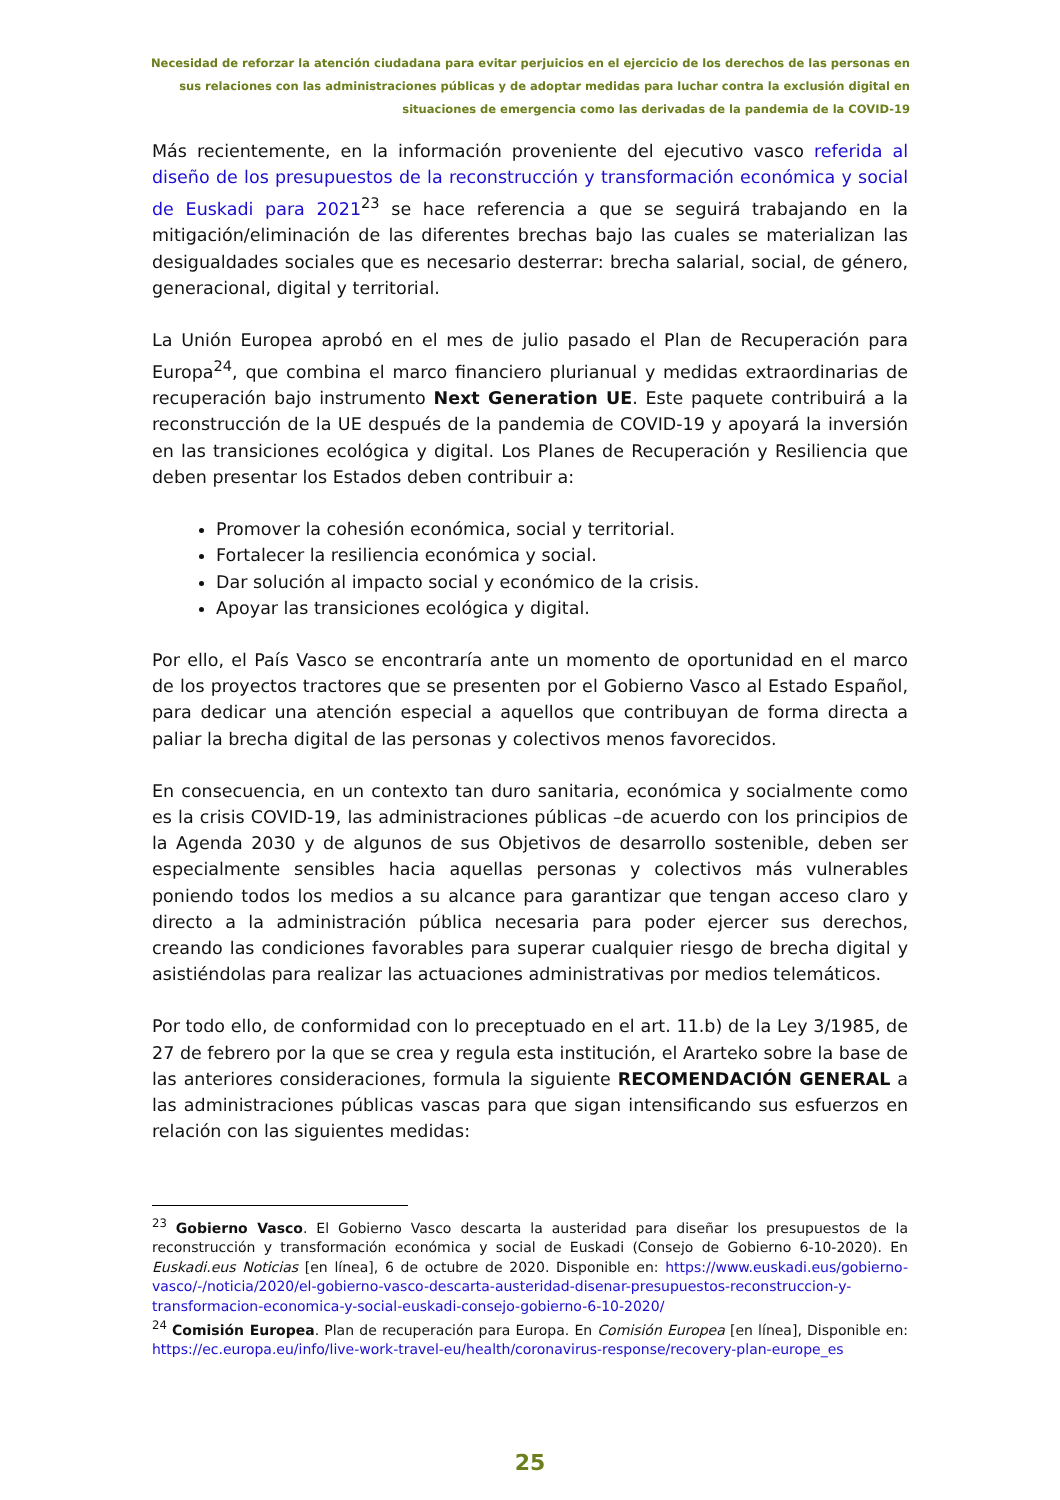Necesidad de reforzar la atención ciudadana para evitar perjuicios en el ejercicio de los derechos de las personas en sus relaciones con las administraciones públicas y de adoptar medidas para luchar contra la exclusión digital en situaciones de emergencia como las derivadas de la pandemia de la COVID-19
Más recientemente, en la información proveniente del ejecutivo vasco referida al diseño de los presupuestos de la reconstrucción y transformación económica y social de Euskadi para 2021<sup>23</sup> se hace referencia a que se seguirá trabajando en la mitigación/eliminación de las diferentes brechas bajo las cuales se materializan las desigualdades sociales que es necesario desterrar: brecha salarial, social, de género, generacional, digital y territorial.
La Unión Europea aprobó en el mes de julio pasado el Plan de Recuperación para Europa<sup>24</sup>, que combina el marco financiero plurianual y medidas extraordinarias de recuperación bajo instrumento Next Generation UE. Este paquete contribuirá a la reconstrucción de la UE después de la pandemia de COVID-19 y apoyará la inversión en las transiciones ecológica y digital. Los Planes de Recuperación y Resiliencia que deben presentar los Estados deben contribuir a:
Promover la cohesión económica, social y territorial.
Fortalecer la resiliencia económica y social.
Dar solución al impacto social y económico de la crisis.
Apoyar las transiciones ecológica y digital.
Por ello, el País Vasco se encontraría ante un momento de oportunidad en el marco de los proyectos tractores que se presenten por el Gobierno Vasco al Estado Español, para dedicar una atención especial a aquellos que contribuyan de forma directa a paliar la brecha digital de las personas y colectivos menos favorecidos.
En consecuencia, en un contexto tan duro sanitaria, económica y socialmente como es la crisis COVID-19, las administraciones públicas –de acuerdo con los principios de la Agenda 2030 y de algunos de sus Objetivos de desarrollo sostenible, deben ser especialmente sensibles hacia aquellas personas y colectivos más vulnerables poniendo todos los medios a su alcance para garantizar que tengan acceso claro y directo a la administración pública necesaria para poder ejercer sus derechos, creando las condiciones favorables para superar cualquier riesgo de brecha digital y asistiéndolas para realizar las actuaciones administrativas por medios telemáticos.
Por todo ello, de conformidad con lo preceptuado en el art. 11.b) de la Ley 3/1985, de 27 de febrero por la que se crea y regula esta institución, el Ararteko sobre la base de las anteriores consideraciones, formula la siguiente RECOMENDACIÓN GENERAL a las administraciones públicas vascas para que sigan intensificando sus esfuerzos en relación con las siguientes medidas:
<sup>23</sup> Gobierno Vasco. El Gobierno Vasco descarta la austeridad para diseñar los presupuestos de la reconstrucción y transformación económica y social de Euskadi (Consejo de Gobierno 6-10-2020). En Euskadi.eus Noticias [en línea], 6 de octubre de 2020. Disponible en: https://www.euskadi.eus/gobierno-vasco/-/noticia/2020/el-gobierno-vasco-descarta-austeridad-disenar-presupuestos-reconstruccion-y-transformacion-economica-y-social-euskadi-consejo-gobierno-6-10-2020/
<sup>24</sup> Comisión Europea. Plan de recuperación para Europa. En Comisión Europea [en línea], Disponible en: https://ec.europa.eu/info/live-work-travel-eu/health/coronavirus-response/recovery-plan-europe_es
25